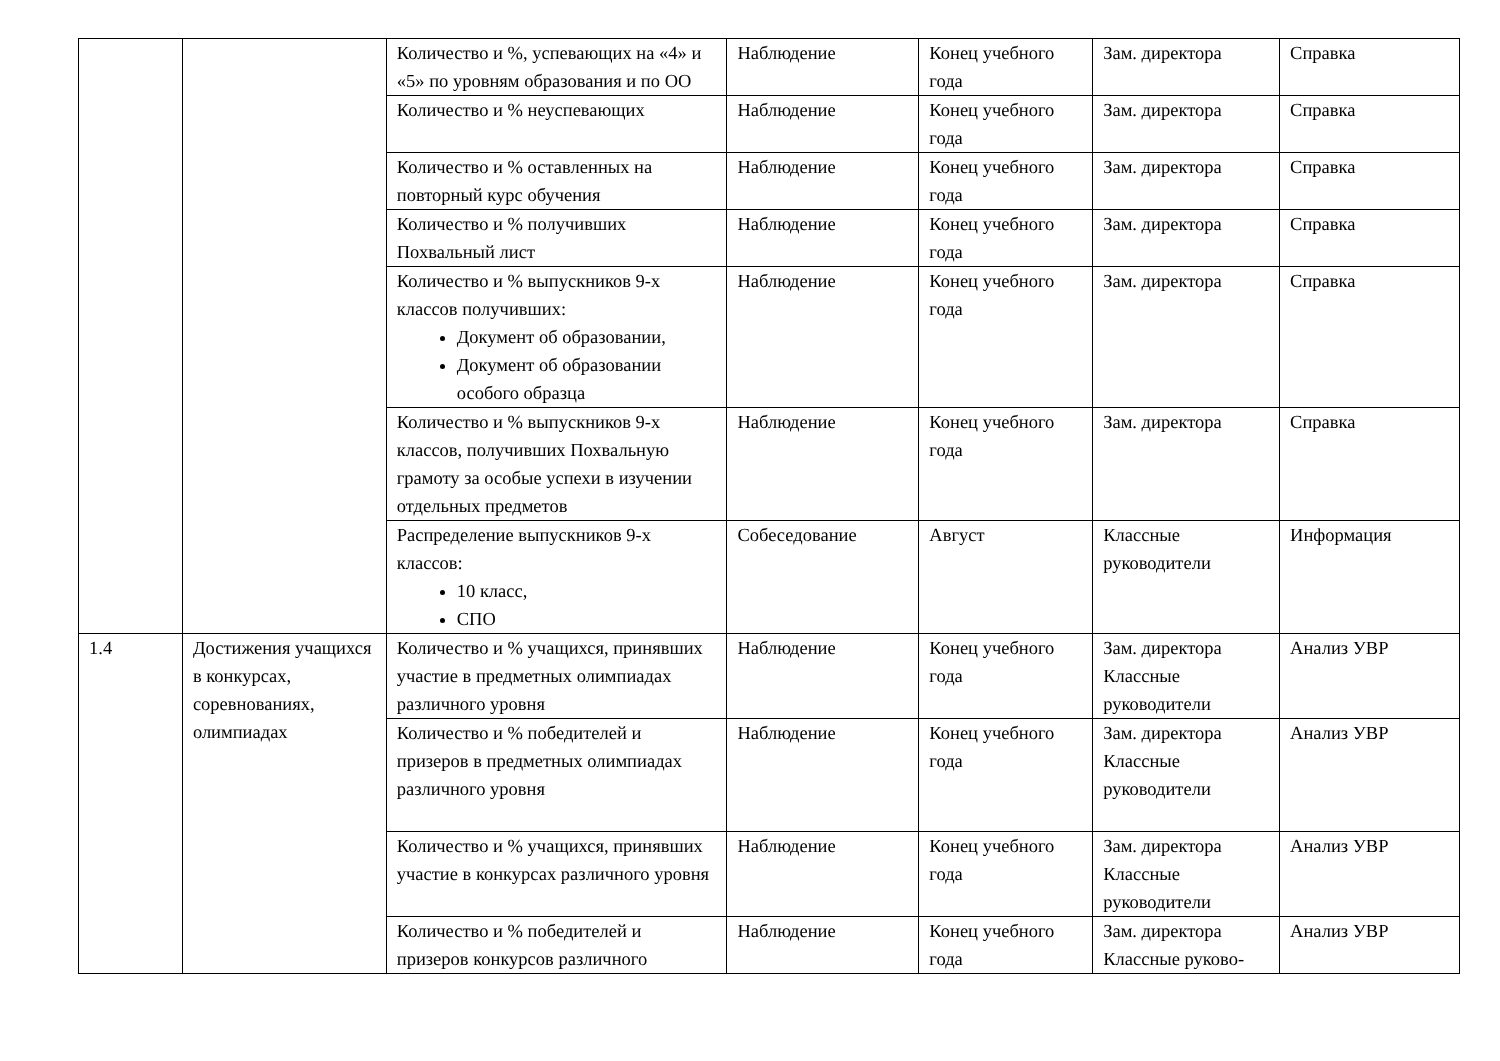| | | Количество и %, успевающих на «4» и «5» по уровням образования и по ОО | Наблюдение | Конец учебного года | Зам. директора | Справка |
| | | Количество и % неуспевающих | Наблюдение | Конец учебного года | Зам. директора | Справка |
| | | Количество и % оставленных на повторный курс обучения | Наблюдение | Конец учебного года | Зам. директора | Справка |
| | | Количество и % получивших Похвальный лист | Наблюдение | Конец учебного года | Зам. директора | Справка |
| | | Количество и % выпускников 9-х классов получивших: Документ об образовании, Документ об образовании особого образца | Наблюдение | Конец учебного года | Зам. директора | Справка |
| | | Количество и % выпускников 9-х классов, получивших Похвальную грамоту за особые успехи в изучении отдельных предметов | Наблюдение | Конец учебного года | Зам. директора | Справка |
| | | Распределение выпускников 9-х классов: 10 класс, СПО | Собеседование | Август | Классные руководители | Информация |
| 1.4 | Достижения учащихся в конкурсах, соревнованиях, олимпиадах | Количество и % учащихся, принявших участие в предметных олимпиадах различного уровня | Наблюдение | Конец учебного года | Зам. директора Классные руководители | Анализ УВР |
| | | Количество и % победителей и призеров в предметных олимпиадах различного уровня | Наблюдение | Конец учебного года | Зам. директора Классные руководители | Анализ УВР |
| | | Количество и % учащихся, принявших участие в конкурсах различного уровня | Наблюдение | Конец учебного года | Зам. директора Классные руководители | Анализ УВР |
| | | Количество и % победителей и призеров конкурсов различного | Наблюдение | Конец учебного года | Зам. директора Классные руково- | Анализ УВР |